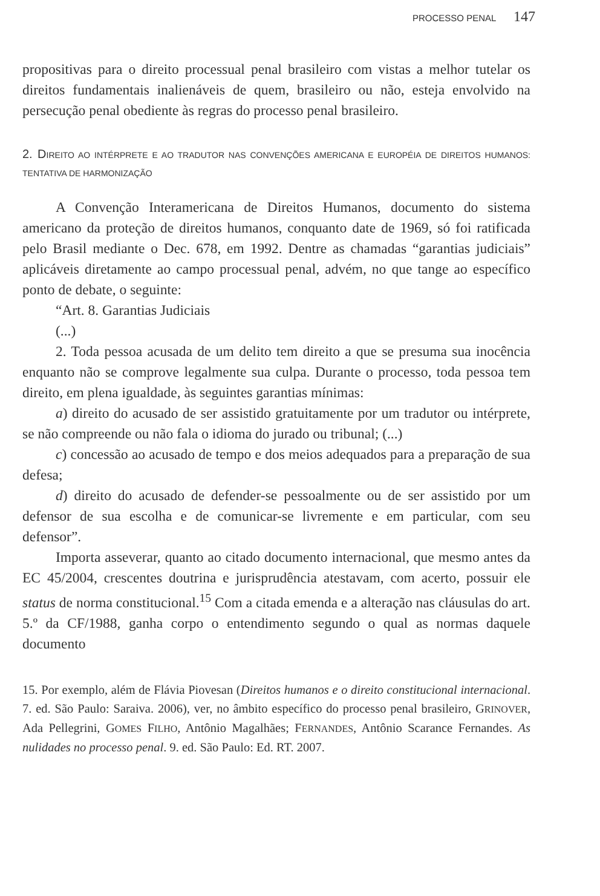PROCESSO PENAL 147
propositivas para o direito processual penal brasileiro com vistas a melhor tutelar os direitos fundamentais inalienáveis de quem, brasileiro ou não, esteja envolvido na persecução penal obediente às regras do processo penal brasileiro.
2. DIREITO AO INTÉRPRETE E AO TRADUTOR NAS CONVENÇÕES AMERICANA E EUROPÉIA DE DIREITOS HUMANOS: TENTATIVA DE HARMONIZAÇÃO
A Convenção Interamericana de Direitos Humanos, documento do sistema americano da proteção de direitos humanos, conquanto date de 1969, só foi ratificada pelo Brasil mediante o Dec. 678, em 1992. Dentre as chamadas “garantias judiciais” aplicáveis diretamente ao campo processual penal, advém, no que tange ao específico ponto de debate, o seguinte:
“Art. 8. Garantias Judiciais
(...)
2. Toda pessoa acusada de um delito tem direito a que se presuma sua inocência enquanto não se comprove legalmente sua culpa. Durante o processo, toda pessoa tem direito, em plena igualdade, às seguintes garantias mínimas:
a) direito do acusado de ser assistido gratuitamente por um tradutor ou intérprete, se não compreende ou não fala o idioma do jurado ou tribunal; (...)
c) concessão ao acusado de tempo e dos meios adequados para a preparação de sua defesa;
d) direito do acusado de defender-se pessoalmente ou de ser assistido por um defensor de sua escolha e de comunicar-se livremente e em particular, com seu defensor”.
Importa asseverar, quanto ao citado documento internacional, que mesmo antes da EC 45/2004, crescentes doutrina e jurisprudência atestavam, com acerto, possuir ele status de norma constitucional.<sup>15</sup> Com a citada emenda e a alteração nas cláusulas do art. 5.º da CF/1988, ganha corpo o entendimento segundo o qual as normas daquele documento
15. Por exemplo, além de Flávia Piovesan (Direitos humanos e o direito constitucional internacional. 7. ed. São Paulo: Saraiva. 2006), ver, no âmbito específico do processo penal brasileiro, GRINOVER, Ada Pellegrini, GOMES FILHO, Antônio Magalhães; FERNANDES, Antônio Scarance Fernandes. As nulidades no processo penal. 9. ed. São Paulo: Ed. RT. 2007.